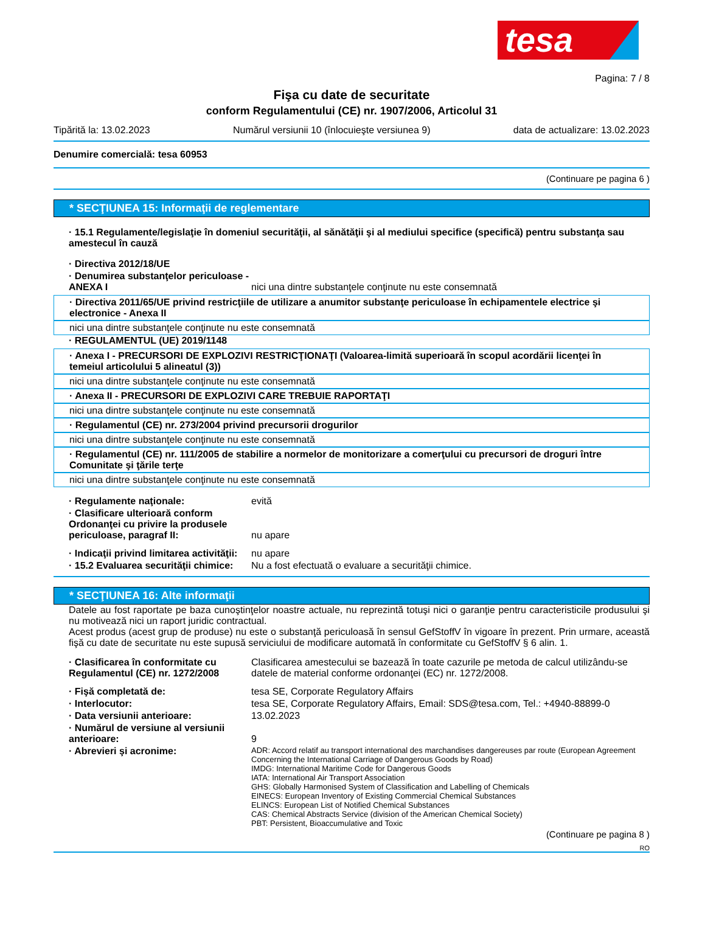tesa
Pagina: 7 / 8
Fişa cu date de securitate
conform Regulamentului (CE) nr. 1907/2006, Articolul 31
Tipărită la: 13.02.2023 Numărul versiunii 10 (înlocuieşte versiunea 9) data de actualizare: 13.02.2023
Denumire comercială: tesa 60953
(Continuare pe pagina 6 )
* SECŢIUNEA 15: Informaţii de reglementare
· 15.1 Regulamente/legislaţie în domeniul securităţii, al sănătăţii şi al mediului specifice (specifică) pentru substanţa sau amestecul în cauză
· Directiva 2012/18/UE
· Denumirea substanţelor periculoase - ANEXA I
nici una dintre substanţele conţinute nu este consemnată
· Directiva 2011/65/UE privind restricţiile de utilizare a anumitor substanţe periculoase în echipamentele electrice şi electronice - Anexa II
nici una dintre substanţele conţinute nu este consemnată
· REGULAMENTUL (UE) 2019/1148
· Anexa I - PRECURSORI DE EXPLOZIVI RESTRICŢIONAŢI (Valoarea-limită superioară în scopul acordării licenţei în temeiul articolului 5 alineatul (3))
nici una dintre substanţele conţinute nu este consemnată
· Anexa II - PRECURSORI DE EXPLOZIVI CARE TREBUIE RAPORTAŢI
nici una dintre substanţele conţinute nu este consemnată
· Regulamentul (CE) nr. 273/2004 privind precursorii drogurilor
nici una dintre substanţele conţinute nu este consemnată
· Regulamentul (CE) nr. 111/2005 de stabilire a normelor de monitorizare a comerţului cu precursori de droguri între Comunitate şi ţările terţe
nici una dintre substanţele conţinute nu este consemnată
· Regulamente naţionale: evită
· Clasificare ulterioară conform Ordonanţei cu privire la produsele periculoase, paragraf II:
nu apare
· Indicaţii privind limitarea activităţii:
nu apare
· 15.2 Evaluarea securităţii chimice:
Nu a fost efectuată o evaluare a securităţii chimice.
* SECŢIUNEA 16: Alte informaţii
Datele au fost raportate pe baza cunoştinţelor noastre actuale, nu reprezintă totuşi nici o garanţie pentru caracteristicile produsului şi nu motivează nici un raport juridic contractual.
Acest produs (acest grup de produse) nu este o substanţă periculoasă în sensul GefStoffV în vigoare în prezent. Prin urmare, această fişă cu date de securitate nu este supusă serviciului de modificare automată în conformitate cu GefStoffV § 6 alin. 1.
· Clasificarea în conformitate cu Regulamentul (CE) nr. 1272/2008
Clasificarea amestecului se bazează în toate cazurile pe metoda de calcul utilizându-se datele de material conforme ordonanţei (EC) nr. 1272/2008.
· Fişă completată de: tesa SE, Corporate Regulatory Affairs
· Interlocutor: tesa SE, Corporate Regulatory Affairs, Email: SDS@tesa.com, Tel.: +4940-88899-0
· Data versiunii anterioare: 13.02.2023
· Numărul de versiune al versiunii anterioare:
9
· Abrevieri şi acronime:
ADR: Accord relatif au transport international des marchandises dangereuses par route (European Agreement Concerning the International Carriage of Dangerous Goods by Road)
IMDG: International Maritime Code for Dangerous Goods
IATA: International Air Transport Association
GHS: Globally Harmonised System of Classification and Labelling of Chemicals
EINECS: European Inventory of Existing Commercial Chemical Substances
ELINCS: European List of Notified Chemical Substances
CAS: Chemical Abstracts Service (division of the American Chemical Society)
PBT: Persistent, Bioaccumulative and Toxic
(Continuare pe pagina 8 )
RO